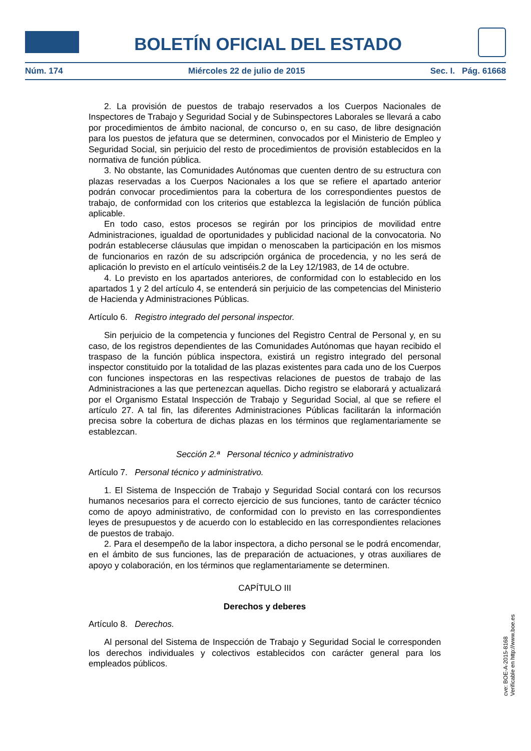BOLETÍN OFICIAL DEL ESTADO
Núm. 174 Miércoles 22 de julio de 2015 Sec. I. Pág. 61668
2. La provisión de puestos de trabajo reservados a los Cuerpos Nacionales de Inspectores de Trabajo y Seguridad Social y de Subinspectores Laborales se llevará a cabo por procedimientos de ámbito nacional, de concurso o, en su caso, de libre designación para los puestos de jefatura que se determinen, convocados por el Ministerio de Empleo y Seguridad Social, sin perjuicio del resto de procedimientos de provisión establecidos en la normativa de función pública.
3. No obstante, las Comunidades Autónomas que cuenten dentro de su estructura con plazas reservadas a los Cuerpos Nacionales a los que se refiere el apartado anterior podrán convocar procedimientos para la cobertura de los correspondientes puestos de trabajo, de conformidad con los criterios que establezca la legislación de función pública aplicable.
En todo caso, estos procesos se regirán por los principios de movilidad entre Administraciones, igualdad de oportunidades y publicidad nacional de la convocatoria. No podrán establecerse cláusulas que impidan o menoscaben la participación en los mismos de funcionarios en razón de su adscripción orgánica de procedencia, y no les será de aplicación lo previsto en el artículo veintiséis.2 de la Ley 12/1983, de 14 de octubre.
4. Lo previsto en los apartados anteriores, de conformidad con lo establecido en los apartados 1 y 2 del artículo 4, se entenderá sin perjuicio de las competencias del Ministerio de Hacienda y Administraciones Públicas.
Artículo 6. Registro integrado del personal inspector.
Sin perjuicio de la competencia y funciones del Registro Central de Personal y, en su caso, de los registros dependientes de las Comunidades Autónomas que hayan recibido el traspaso de la función pública inspectora, existirá un registro integrado del personal inspector constituido por la totalidad de las plazas existentes para cada uno de los Cuerpos con funciones inspectoras en las respectivas relaciones de puestos de trabajo de las Administraciones a las que pertenezcan aquellas. Dicho registro se elaborará y actualizará por el Organismo Estatal Inspección de Trabajo y Seguridad Social, al que se refiere el artículo 27. A tal fin, las diferentes Administraciones Públicas facilitarán la información precisa sobre la cobertura de dichas plazas en los términos que reglamentariamente se establezcan.
Sección 2.ª Personal técnico y administrativo
Artículo 7. Personal técnico y administrativo.
1. El Sistema de Inspección de Trabajo y Seguridad Social contará con los recursos humanos necesarios para el correcto ejercicio de sus funciones, tanto de carácter técnico como de apoyo administrativo, de conformidad con lo previsto en las correspondientes leyes de presupuestos y de acuerdo con lo establecido en las correspondientes relaciones de puestos de trabajo.
2. Para el desempeño de la labor inspectora, a dicho personal se le podrá encomendar, en el ámbito de sus funciones, las de preparación de actuaciones, y otras auxiliares de apoyo y colaboración, en los términos que reglamentariamente se determinen.
CAPÍTULO III
Derechos y deberes
Artículo 8. Derechos.
Al personal del Sistema de Inspección de Trabajo y Seguridad Social le corresponden los derechos individuales y colectivos establecidos con carácter general para los empleados públicos.
cve: BOE-A-2015-8168
Verificable en http://www.boe.es